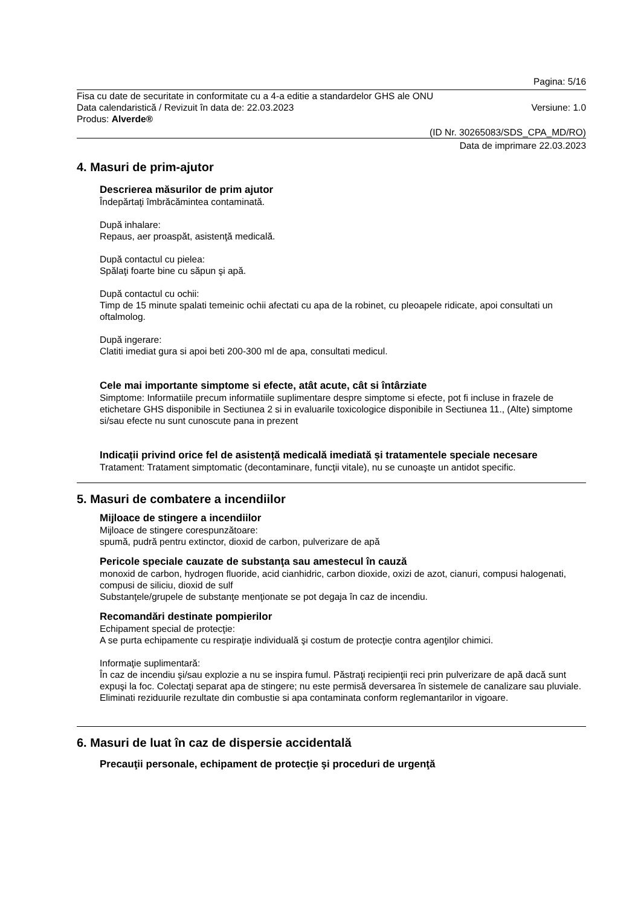Pagina: 5/16
Fisa cu date de securitate in conformitate cu a 4-a editie a standardelor GHS ale ONU
Data calendaristică / Revizuit în data de: 22.03.2023 Versiune: 1.0
Produs: Alverde®
(ID Nr. 30265083/SDS_CPA_MD/RO)
Data de imprimare 22.03.2023
4. Masuri de prim-ajutor
Descrierea măsurilor de prim ajutor
Îndepărtaţi îmbrăcămintea contaminată.
După inhalare:
Repaus, aer proaspăt, asistenţă medicală.
După contactul cu pielea:
Spălaţi foarte bine cu săpun şi apă.
După contactul cu ochii:
Timp de 15 minute spalati temeinic ochii afectati cu apa de la robinet, cu pleoapele ridicate, apoi consultati un oftalmolog.
După ingerare:
Clatiti imediat gura si apoi beti 200-300 ml de apa, consultati medicul.
Cele mai importante simptome si efecte, atât acute, cât si întârziate
Simptome: Informatiile precum informatiile suplimentare despre simptome si efecte, pot fi incluse in frazele de etichetare GHS disponibile in Sectiunea 2 si in evaluarile toxicologice disponibile in Sectiunea 11., (Alte) simptome si/sau efecte nu sunt cunoscute pana in prezent
Indicații privind orice fel de asistență medicală imediată și tratamentele speciale necesare
Tratament: Tratament simptomatic (decontaminare, funcţii vitale), nu se cunoaşte un antidot specific.
5. Masuri de combatere a incendiilor
Mijloace de stingere a incendiilor
Mijloace de stingere corespunzătoare:
spumă, pudră pentru extinctor, dioxid de carbon, pulverizare de apă
Pericole speciale cauzate de substanţa sau amestecul în cauză
monoxid de carbon, hydrogen fluoride, acid cianhidric, carbon dioxide, oxizi de azot, cianuri, compusi halogenati, compusi de siliciu, dioxid de sulf
Substanţele/grupele de substanţe menţionate se pot degaja în caz de incendiu.
Recomandări destinate pompierilor
Echipament special de protecţie:
A se purta echipamente cu respiraţie individuală şi costum de protecţie contra agenţilor chimici.
Informaţie suplimentară:
În caz de incendiu şi/sau explozie a nu se inspira fumul. Păstraţi recipienţii reci prin pulverizare de apă dacă sunt expuşi la foc. Colectaţi separat apa de stingere; nu este permisă deversarea în sistemele de canalizare sau pluviale. Eliminati reziduurile rezultate din combustie si apa contaminata conform reglemantarilor in vigoare.
6. Masuri de luat în caz de dispersie accidentală
Precauţii personale, echipament de protecţie şi proceduri de urgenţă